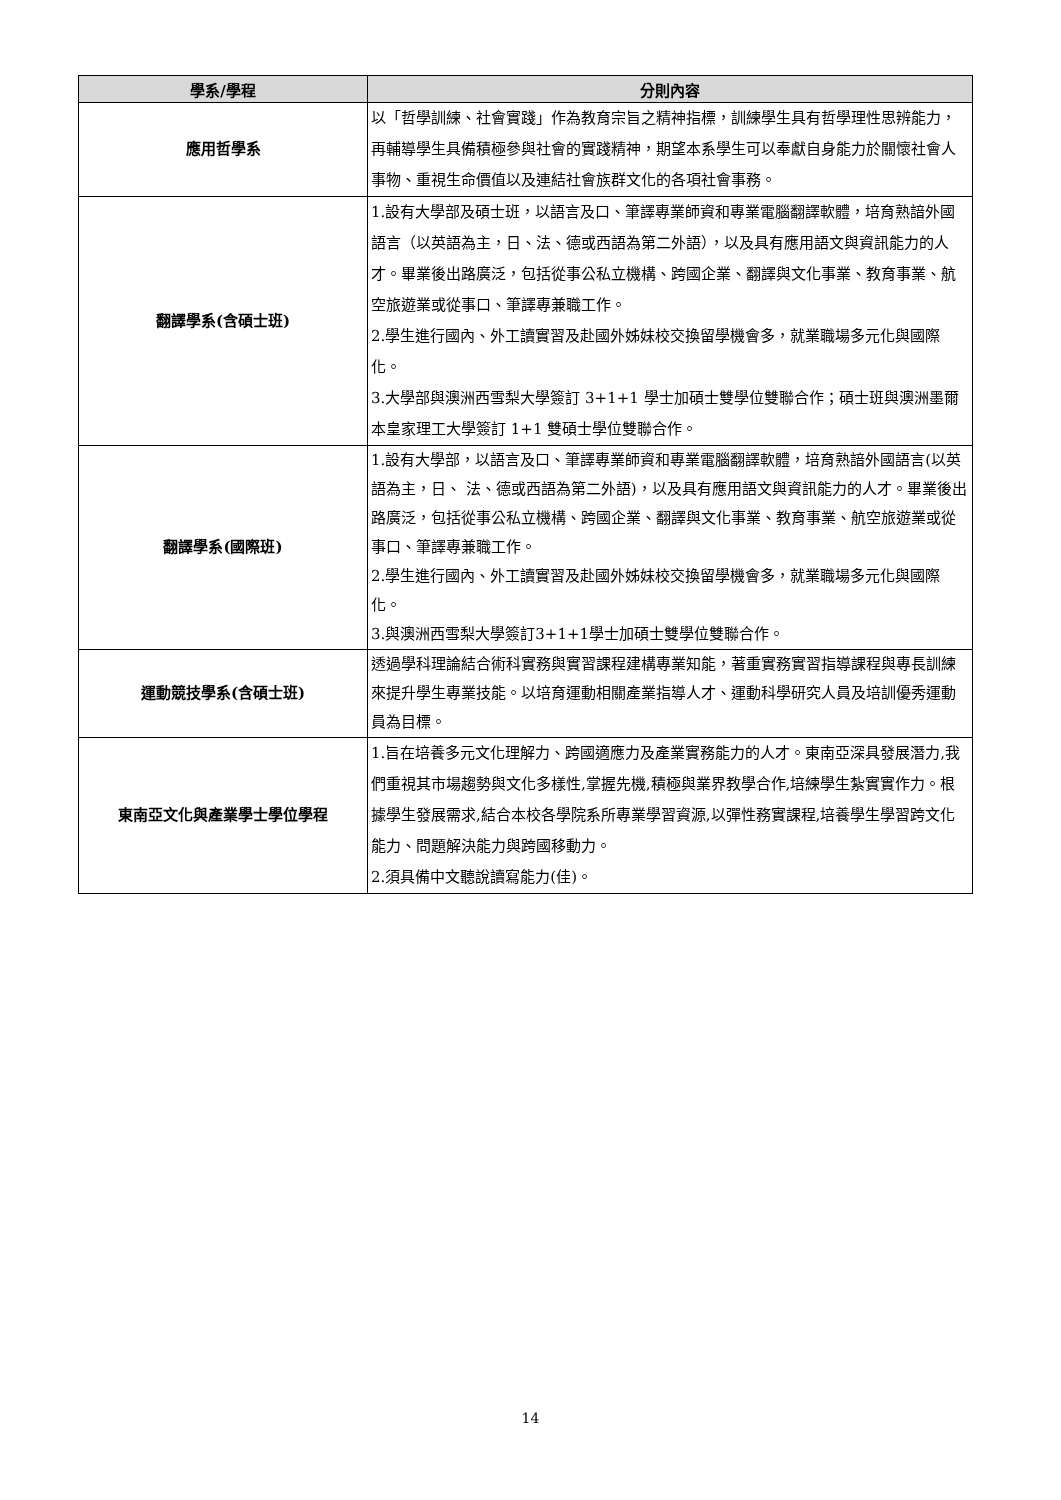| 學系/學程 | 分則內容 |
| --- | --- |
| 應用哲學系 | 以「哲學訓練、社會實踐」作為教育宗旨之精神指標，訓練學生具有哲學理性思辨能力，再輔導學生具備積極參與社會的實踐精神，期望本系學生可以奉獻自身能力於關懷社會人事物、重視生命價值以及連結社會族群文化的各項社會事務。 |
| 翻譯學系(含碩士班) | 1.設有大學部及碩士班，以語言及口、筆譯專業師資和專業電腦翻譯軟體，培育熟諳外國語言（以英語為主，日、法、德或西語為第二外語），以及具有應用語文與資訊能力的人才。畢業後出路廣泛，包括從事公私立機構、跨國企業、翻譯與文化事業、教育事業、航空旅遊業或從事口、筆譯專兼職工作。 2.學生進行國內、外工讀實習及赴國外姊妹校交換留學機會多，就業職場多元化與國際化。 3.大學部與澳洲西雪梨大學簽訂 3+1+1 學士加碩士雙學位雙聯合作；碩士班與澳洲墨爾本皇家理工大學簽訂 1+1 雙碩士學位雙聯合作。 |
| 翻譯學系(國際班) | 1.設有大學部，以語言及口、筆譯專業師資和專業電腦翻譯軟體，培育熟諳外國語言(以英語為主，日、 法、德或西語為第二外語)，以及具有應用語文與資訊能力的人才。畢業後出路廣泛，包括從事公私立機構、跨國企業、翻譯與文化事業、教育事業、航空旅遊業或從事口、筆譯專兼職工作。 2.學生進行國內、外工讀實習及赴國外姊妹校交換留學機會多，就業職場多元化與國際化。 3.與澳洲西雪梨大學簽訂3+1+1學士加碩士雙學位雙聯合作。 |
| 運動競技學系(含碩士班) | 透過學科理論結合術科實務與實習課程建構專業知能，著重實務實習指導課程與專長訓練來提升學生專業技能。以培育運動相關產業指導人才、運動科學研究人員及培訓優秀運動員為目標。 |
| 東南亞文化與產業學士學位學程 | 1.旨在培養多元文化理解力、跨國適應力及產業實務能力的人才。東南亞深具發展潛力,我們重視其市場趨勢與文化多樣性,掌握先機,積極與業界教學合作,培練學生紮實實作力。根據學生發展需求,結合本校各學院系所專業學習資源,以彈性務實課程,培養學生學習跨文化能力、問題解決能力與跨國移動力。 2.須具備中文聽說讀寫能力(佳)。 |
14